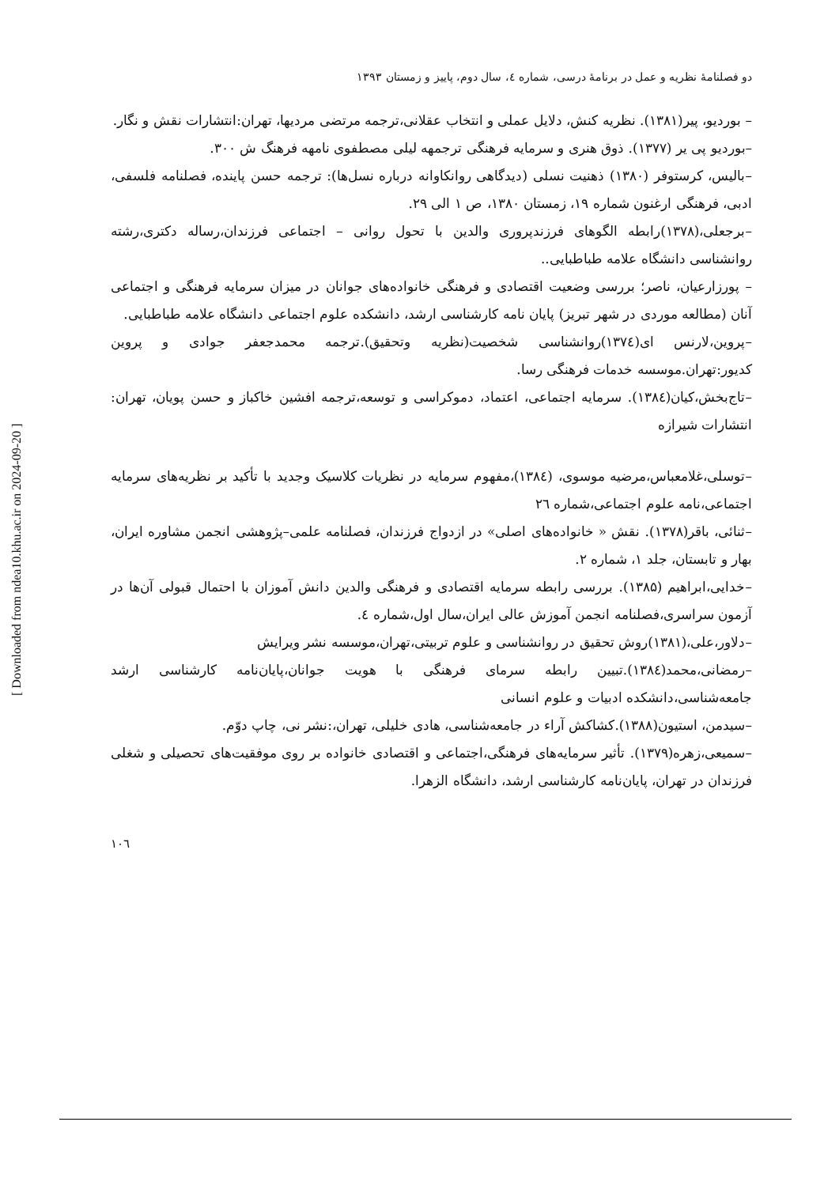دو فصلنامۀ نظریه و عمل در برنامۀ درسی، شماره ٤، سال دوم، پاییز و زمستان ۱۳۹۳
– بوردیو، پیر(۱۳۸۱). نظریه کنش، دلایل عملی و انتخاب عقلانی،ترجمه مرتضی مردیها، تهران:انتشارات نقش و نگار.
–بوردیو پی یر (۱۳۷۷). ذوق هنری و سرمایه فرهنگی ترجمهه لیلی مصطفوی نامهه فرهنگ ش ۳۰۰.
–بالیس، کرستوفر (۱۳۸۰) ذهنیت نسلی (دیدگاهی روانکاوانه درباره نسل‌ها): ترجمه حسن پاینده، فصلنامه فلسفی، ادبی، فرهنگی ارغنون شماره ۱۹، زمستان ۱۳۸۰، ص ۱ الی ۲۹.
–برجعلی،(۱۳۷۸)رابطه الگوهای فرزندپروری والدین با تحول روانی – اجتماعی فرزندان،رساله دکتری،رشته روانشناسی دانشگاه علامه طباطبایی..
– پورزارعیان، ناصر؛ بررسی وضعیت اقتصادی و فرهنگی خانواده‌های جوانان در میزان سرمایه فرهنگی و اجتماعی آنان (مطالعه موردی در شهر تبریز) پایان نامه کارشناسی ارشد، دانشکده علوم اجتماعی دانشگاه علامه طباطبایی.
–پروین،لارنس ای(۱۳۷٤)روانشناسی شخصیت(نظریه وتحقیق).ترجمه محمدجعفر جوادی و پروین کدیور:تهران.موسسه خدمات فرهنگی رسا.
–تاج‌بخش،کیان(۱۳۸٤). سرمایه اجتماعی، اعتماد، دموکراسی و توسعه،ترجمه افشین خاکباز و حسن پویان، تهران: انتشارات شیرازه
–توسلی،غلامعباس،مرضیه موسوی، (۱۳۸٤)،مفهوم سرمایه در نظریات کلاسیک وجدید با تأکید بر نظریه‌های سرمایه اجتماعی،نامه علوم اجتماعی،شماره ٢٦
–ثنائی، باقر(۱۳۷۸). نقش « خانواده‌های اصلی» در ازدواج فرزندان، فصلنامه علمی–پژوهشی انجمن مشاوره ایران، بهار و تابستان، جلد ۱، شماره ۲.
–خدایی،ابراهیم (۱۳۸۵). بررسی رابطه سرمایه اقتصادی و فرهنگی والدین دانش آموزان با احتمال قبولی آن‌ها در آزمون سراسری،فصلنامه انجمن آموزش عالی ایران،سال اول،شماره ٤.
–دلاور،علی،(۱۳۸۱)روش تحقیق در روانشناسی و علوم تربیتی،تهران،موسسه نشر ویرایش
–رمضانی،محمد(۱۳۸٤).تبیین رابطه سرمای فرهنگی با هویت جوانان،پایان‌نامه کارشناسی ارشد جامعه‌شناسی،دانشکده ادبیات و علوم انسانی
–سیدمن، استیون(۱۳۸۸).کشاکش آراء در جامعه‌شناسی، هادی خلیلی، تهران،:نشر نی، چاپ دوّم.
–سمیعی،زهره(۱۳۷۹). تأثیر سرمایه‌های فرهنگی،اجتماعی و اقتصادی خانواده بر روی موفقیت‌های تحصیلی و شغلی فرزندان در تهران، پایان‌نامه کارشناسی ارشد، دانشگاه الزهرا.
۱۰٦
[ Downloaded from ndea10.khu.ac.ir on 2024-09-20 ]